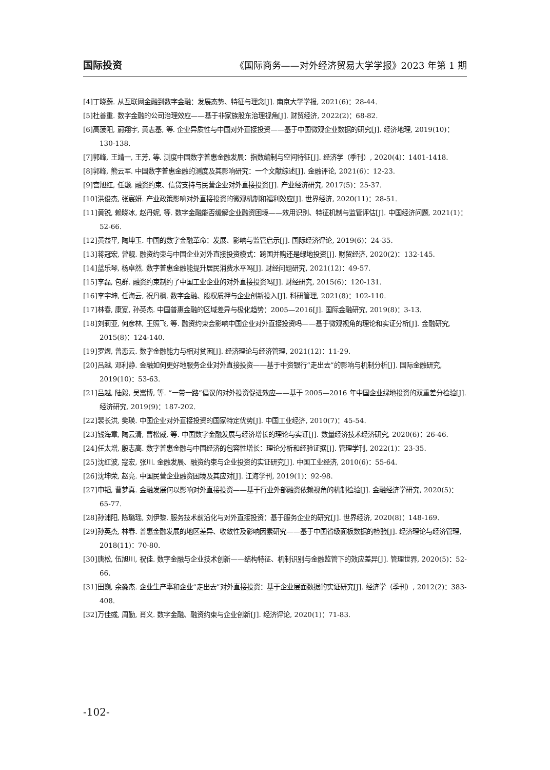国际投资 《国际商务——对外经济贸易大学学报》2023 年第 1 期
[4]丁晓蔚. 从互联网金融到数字金融：发展态势、特征与理念[J]. 南京大学学报, 2021(6)：28-44.
[5]杜善重. 数字金融的公司治理效应——基于非家族股东治理视角[J]. 财贸经济, 2022(2)：68-82.
[6]高菠阳, 蔚翔宇, 黄志基, 等. 企业异质性与中国对外直接投资——基于中国微观企业数据的研究[J]. 经济地理, 2019(10)：130-138.
[7]郭峰, 王靖一, 王芳, 等. 测度中国数字普惠金融发展：指数编制与空间特征[J]. 经济学（季刊）, 2020(4)：1401-1418.
[8]郭峰, 熊云军. 中国数字普惠金融的测度及其影响研究：一个文献综述[J]. 金融评论, 2021(6)：12-23.
[9]宫旭红, 任颋. 融资约束、信贷支持与民营企业对外直接投资[J]. 产业经济研究, 2017(5)：25-37.
[10]洪俊杰, 张宸妍. 产业政策影响对外直接投资的微观机制和福利效应[J]. 世界经济, 2020(11)：28-51.
[11]黄锐, 赖晓冰, 赵丹妮, 等. 数字金融能否缓解企业融资困境——效用识别、特征机制与监管评估[J]. 中国经济问题, 2021(1)：52-66.
[12]黄益平, 陶坤玉. 中国的数字金融革命：发展、影响与监管启示[J]. 国际经济评论, 2019(6)：24-35.
[13]蒋冠宏, 曾靓. 融资约束与中国企业对外直接投资模式：跨国并购还是绿地投资[J]. 财贸经济, 2020(2)：132-145.
[14]蓝乐琴, 杨卓然. 数字普惠金融能提升居民消费水平吗[J]. 财经问题研究, 2021(12)：49-57.
[15]李磊, 包群. 融资约束制约了中国工业企业的对外直接投资吗[J]. 财经研究, 2015(6)：120-131.
[16]李宇坤, 任海云, 祝丹枫. 数字金融、股权质押与企业创新投入[J]. 科研管理, 2021(8)：102-110.
[17]林春, 康宽, 孙英杰. 中国普惠金融的区域差异与极化趋势：2005—2016[J]. 国际金融研究, 2019(8)：3-13.
[18]刘莉亚, 何彦林, 王照飞, 等. 融资约束会影响中国企业对外直接投资吗——基于微观视角的理论和实证分析[J]. 金融研究, 2015(8)：124-140.
[19]罗煜, 曾恋云. 数字金融能力与相对贫困[J]. 经济理论与经济管理, 2021(12)：11-29.
[20]吕越, 邓利静. 金融如何更好地服务企业对外直接投资——基于中资银行“走出去”的影响与机制分析[J]. 国际金融研究, 2019(10)：53-63.
[21]吕越, 陆毅, 吴嵩博, 等. “一带一路”倡议的对外投资促进效应——基于 2005—2016 年中国企业绿地投资的双重差分检验[J]. 经济研究, 2019(9)：187-202.
[22]裴长洪, 樊瑛. 中国企业对外直接投资的国家特定优势[J]. 中国工业经济, 2010(7)：45-54.
[23]钱海章, 陶云清, 曹松威, 等. 中国数字金融发展与经济增长的理论与实证[J]. 数量经济技术经济研究, 2020(6)：26-46.
[24]任太增, 殷志高. 数字普惠金融与中国经济的包容性增长：理论分析和经验证据[J]. 管理学刊, 2022(1)：23-35.
[25]沈红波, 寇宏, 张川. 金融发展、融资约束与企业投资的实证研究[J]. 中国工业经济, 2010(6)：55-64.
[26]沈坤荣, 赵亮. 中国民营企业融资困境及其应对[J]. 江海学刊, 2019(1)：92-98.
[27]申韬, 曹梦真. 金融发展何以影响对外直接投资——基于行业外部融资依赖视角的机制检验[J]. 金融经济学研究, 2020(5)：65-77.
[28]孙浦阳, 陈璐瑶, 刘伊黎. 服务技术前沿化与对外直接投资：基于服务企业的研究[J]. 世界经济, 2020(8)：148-169.
[29]孙英杰, 林春. 普惠金融发展的地区差异、收敛性及影响因素研究——基于中国省级面板数据的检验[J]. 经济理论与经济管理, 2018(11)：70-80.
[30]唐松, 伍旭川, 祝佳. 数字金融与企业技术创新——结构特征、机制识别与金融监管下的效应差异[J]. 管理世界, 2020(5)：52-66.
[31]田巍, 余淼杰. 企业生产率和企业“走出去”对外直接投资：基于企业层面数据的实证研究[J]. 经济学（季刊）, 2012(2)：383-408.
[32]万佳彧, 周勤, 肖义. 数字金融、融资约束与企业创新[J]. 经济评论, 2020(1)：71-83.
-102-